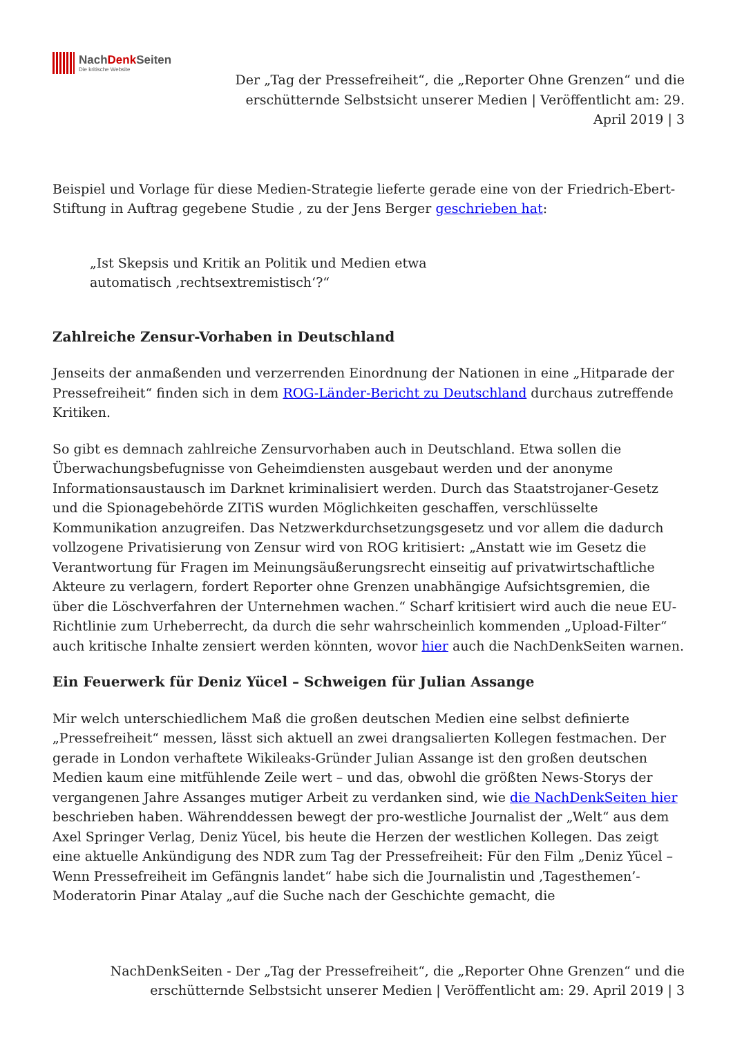NachDenk Seiten
Die kritische Website
Der „Tag der Pressefreiheit“, die „Reporter Ohne Grenzen“ und die erschütternde Selbstsicht unserer Medien | Veröffentlicht am: 29. April 2019 | 3
Beispiel und Vorlage für diese Medien-Strategie lieferte gerade eine von der Friedrich-Ebert-Stiftung in Auftrag gegebene Studie , zu der Jens Berger geschrieben hat:
„Ist Skepsis und Kritik an Politik und Medien etwa automatisch ‚rechtsextremistisch‘?“
Zahlreiche Zensur-Vorhaben in Deutschland
Jenseits der anmaßenden und verzerrenden Einordnung der Nationen in eine „Hitparade der Pressefreiheit“ finden sich in dem ROG-Länder-Bericht zu Deutschland durchaus zutreffende Kritiken.
So gibt es demnach zahlreiche Zensurvorhaben auch in Deutschland. Etwa sollen die Überwachungsbefugnisse von Geheimdiensten ausgebaut werden und der anonyme Informationsaustausch im Darknet kriminalisiert werden. Durch das Staatstrojaner-Gesetz und die Spionagebehörde ZITiS wurden Möglichkeiten geschaffen, verschlüsselte Kommunikation anzugreifen. Das Netzwerkdurchsetzungsgesetz und vor allem die dadurch vollzogene Privatisierung von Zensur wird von ROG kritisiert: „Anstatt wie im Gesetz die Verantwortung für Fragen im Meinungsäußerungsrecht einseitig auf privatwirtschaftliche Akteure zu verlagern, fordert Reporter ohne Grenzen unabhängige Aufsichtsgremien, die über die Löschverfahren der Unternehmen wachen.“ Scharf kritisiert wird auch die neue EU-Richtlinie zum Urheberrecht, da durch die sehr wahrscheinlich kommenden „Upload-Filter“ auch kritische Inhalte zensiert werden könnten, wovor hier auch die NachDenkSeiten warnen.
Ein Feuerwerk für Deniz Yücel – Schweigen für Julian Assange
Mir welch unterschiedlichem Maß die großen deutschen Medien eine selbst definierte „Pressefreiheit“ messen, lässt sich aktuell an zwei drangsalierten Kollegen festmachen. Der gerade in London verhaftete Wikileaks-Gründer Julian Assange ist den großen deutschen Medien kaum eine mitfühlende Zeile wert – und das, obwohl die größten News-Storys der vergangenen Jahre Assanges mutiger Arbeit zu verdanken sind, wie die NachDenkSeiten hier beschrieben haben. Währenddessen bewegt der pro-westliche Journalist der „Welt“ aus dem Axel Springer Verlag, Deniz Yücel, bis heute die Herzen der westlichen Kollegen. Das zeigt eine aktuelle Ankündigung des NDR zum Tag der Pressefreiheit: Für den Film „Deniz Yücel – Wenn Pressefreiheit im Gefängnis landet“ habe sich die Journalistin und ‚Tagesthemen’-Moderatorin Pinar Atalay „auf die Suche nach der Geschichte gemacht, die
NachDenkSeiten - Der „Tag der Pressefreiheit“, die „Reporter Ohne Grenzen“ und die erschütternde Selbstsicht unserer Medien | Veröffentlicht am: 29. April 2019 | 3